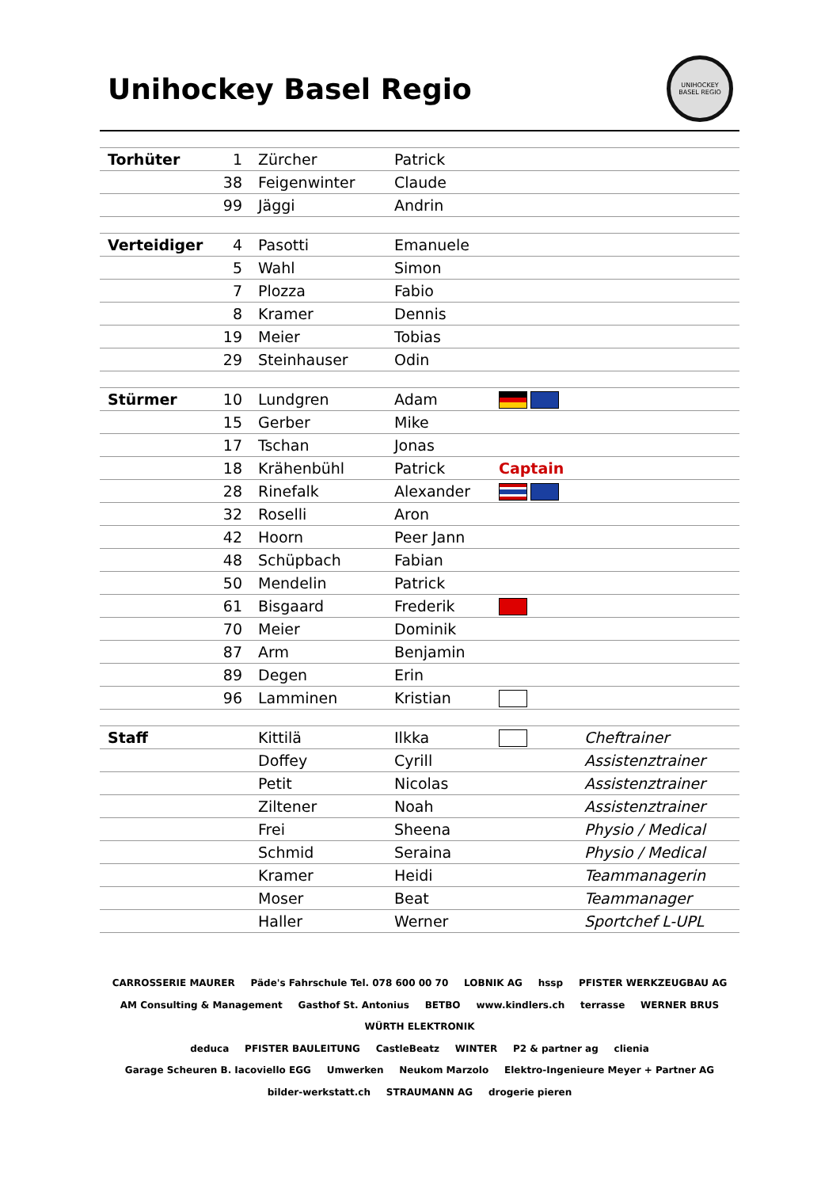Unihockey Basel Regio
UNIHOCKEY BASEL REGIO
| Torhüter | 1 | Zürcher | Patrick | | |
| | 38 | Feigenwinter | Claude | | |
| | 99 | Jäggi | Andrin | | |
| Verteidiger | 4 | Pasotti | Emanuele | | |
| | 5 | Wahl | Simon | | |
| | 7 | Plozza | Fabio | | |
| | 8 | Kramer | Dennis | | |
| | 19 | Meier | Tobias | | |
| | 29 | Steinhauser | Odin | | |
| Stürmer | 10 | Lundgren | Adam | | |
| | 15 | Gerber | Mike | | |
| | 17 | Tschan | Jonas | | |
| | 18 | Krähenbühl | Patrick | Captain | |
| | 28 | Rinefalk | Alexander | | |
| | 32 | Roselli | Aron | | |
| | 42 | Hoorn | Peer Jann | | |
| | 48 | Schüpbach | Fabian | | |
| | 50 | Mendelin | Patrick | | |
| | 61 | Bisgaard | Frederik | | |
| | 70 | Meier | Dominik | | |
| | 87 | Arm | Benjamin | | |
| | 89 | Degen | Erin | | |
| | 96 | Lamminen | Kristian | | |
| Staff | | Kittilä | Ilkka | | Cheftrainer |
| | | Doffey | Cyrill | | Assistenztrainer |
| | | Petit | Nicolas | | Assistenztrainer |
| | | Ziltener | Noah | | Assistenztrainer |
| | | Frei | Sheena | | Physio / Medical |
| | | Schmid | Seraina | | Physio / Medical |
| | | Kramer | Heidi | | Teammanagerin |
| | | Moser | Beat | | Teammanager |
| | | Haller | Werner | | Sportchef L-UPL |
CARROSSERIE MAURER Päde's Fahrschule Tel. 078 600 00 70 LOBNIK AG hssp PFISTER WERKZEUGBAU AG
AM Consulting & Management Gasthof St. Antonius BETBO www.kindlers.ch terrasse WERNER BRUS WÜRTH ELEKTRONIK
deduca PFISTER BAULEITUNG CastleBeatz WINTER P2 & partner ag clienia
Garage Scheuren B. Iacoviello EGG Umwerken Neukom Marzolo Elektro-Ingenieure Meyer + Partner AG
bilder-werkstatt.ch STRAUMANN AG drogerie pieren